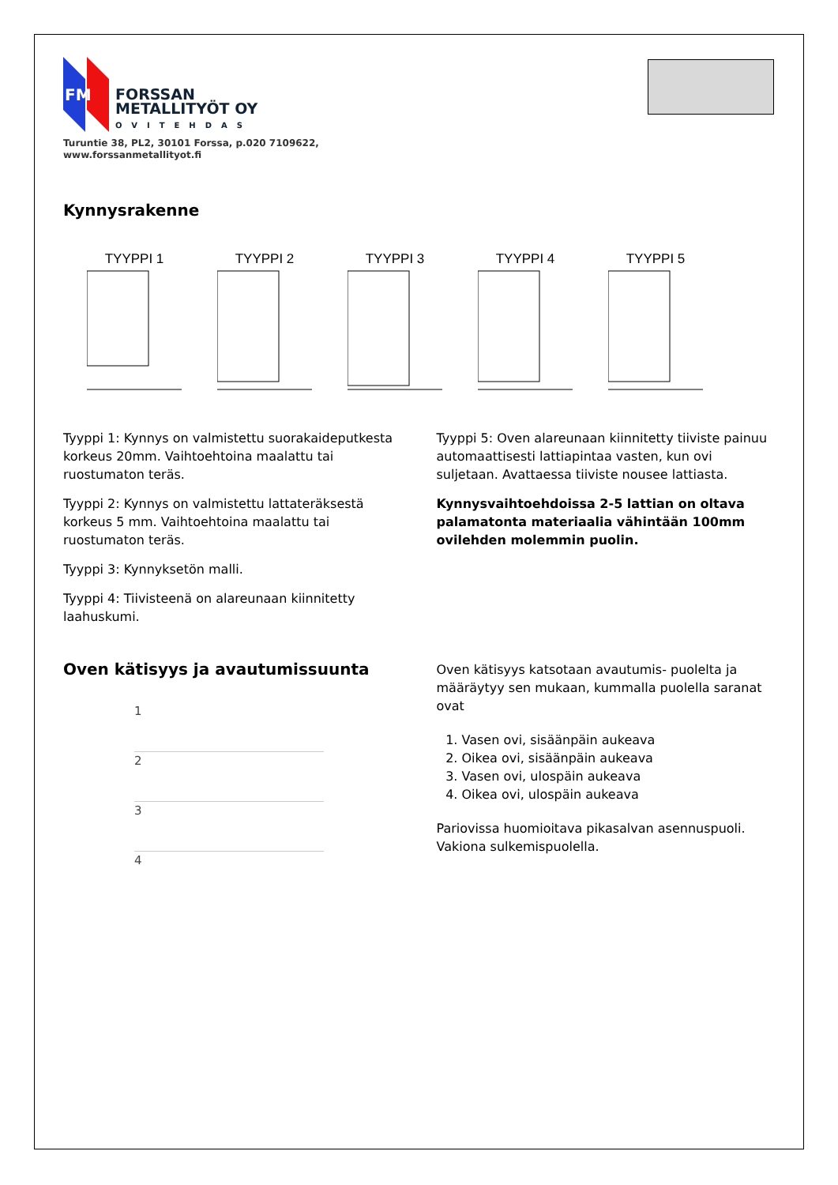FM
FORSSAN
METALLITYÖT OY
OVITEHDAS
Turuntie 38, PL2, 30101 Forssa, p.020 7109622,
www.forssanmetallityot.fi
Kynnysrakenne
TYYPPI 1 TYYPPI 2 TYYPPI 3 TYYPPI 4 TYYPPI 5
Tyyppi 1: Kynnys on valmistettu suorakaideputkesta korkeus 20mm. Vaihtoehtoina maalattu tai ruostumaton teräs.
Tyyppi 2: Kynnys on valmistettu lattateräksestä korkeus 5 mm. Vaihtoehtoina maalattu tai ruostumaton teräs.
Tyyppi 3: Kynnyksetön malli.
Tyyppi 4: Tiivisteenä on alareunaan kiinnitetty laahuskumi.
Tyyppi 5: Oven alareunaan kiinnitetty tiiviste painuu automaattisesti lattiapintaa vasten, kun ovi suljetaan. Avattaessa tiiviste nousee lattiasta.
Kynnysvaihtoehdoissa 2-5 lattian on oltava palamatonta materiaalia vähintään 100mm ovilehden molemmin puolin.
Oven kätisyys ja avautumissuunta
1
2
3
4
Oven kätisyys katsotaan avautumis- puolelta ja määräytyy sen mukaan, kummalla puolella saranat ovat
1. Vasen ovi, sisäänpäin aukeava
2. Oikea ovi, sisäänpäin aukeava
3. Vasen ovi, ulospäin aukeava
4. Oikea ovi, ulospäin aukeava
Pariovissa huomioitava pikasalvan asennuspuoli. Vakiona sulkemispuolella.